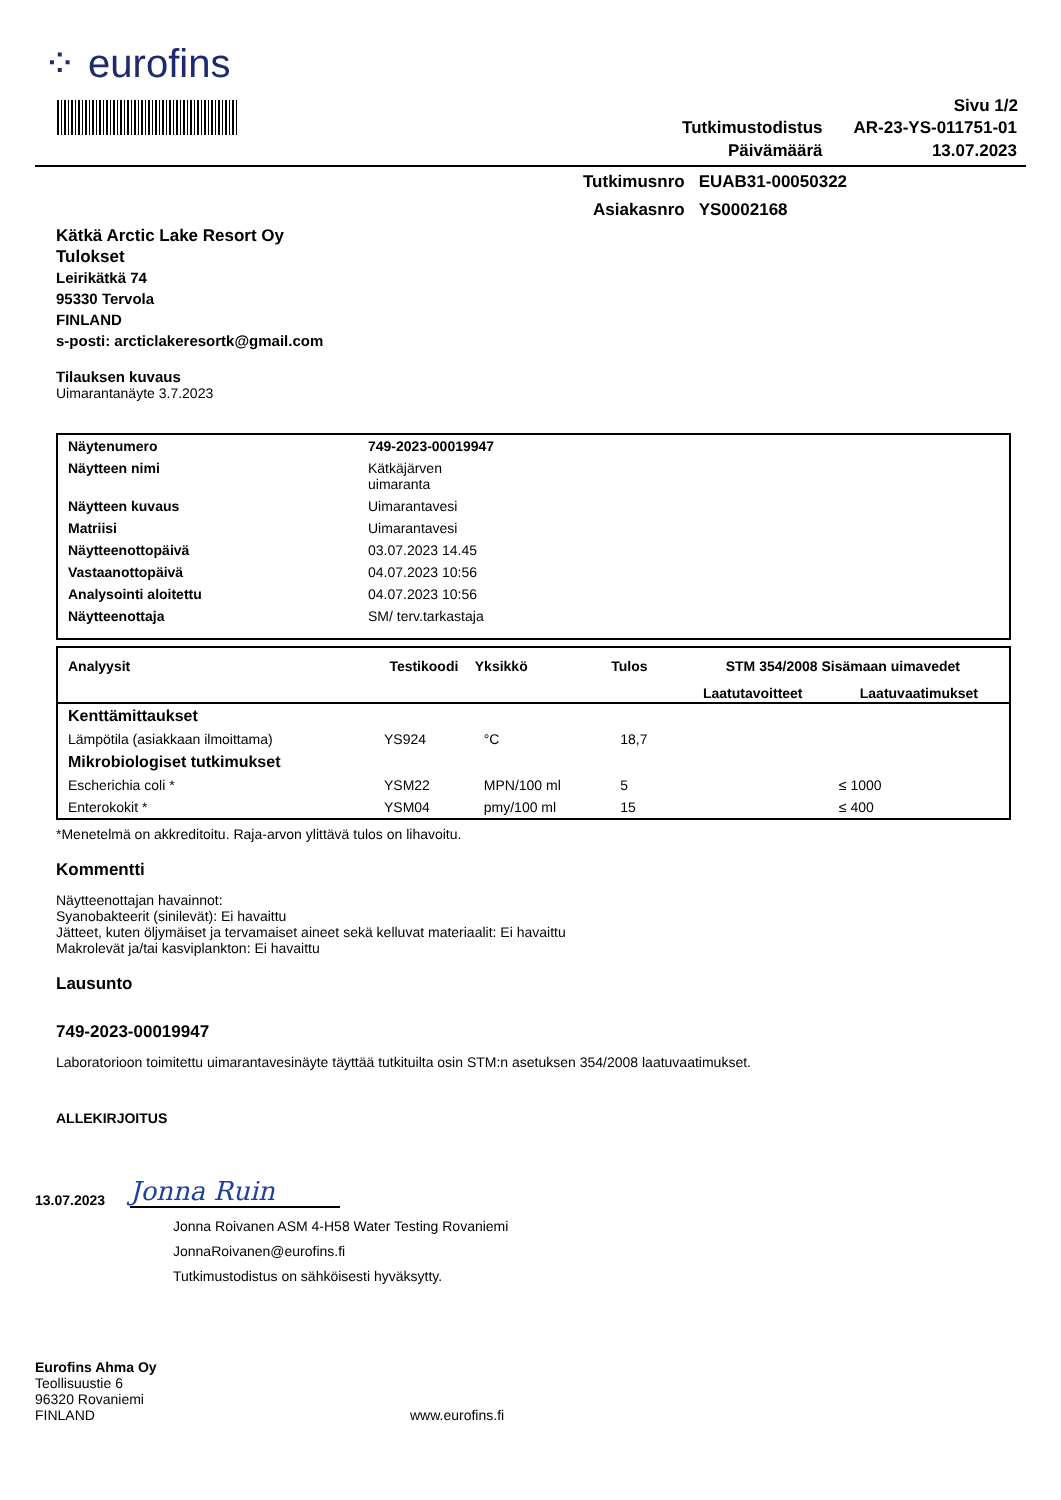⁘ eurofins
Sivu 1/2
| Tutkimustodistus | AR-23-YS-011751-01 |
| Päivämäärä | 13.07.2023 |
| Tutkimusnro | EUAB31-00050322 |
| Asiakasnro | YS0002168 |
Kätkä Arctic Lake Resort Oy
Tulokset
Leirikätkä 74
95330 Tervola
FINLAND
s-posti: arcticlakeresortk@gmail.com
Tilauksen kuvaus
Uimarantanäyte 3.7.2023
| Näytenumero | 749-2023-00019947 |
| Näytteen nimi | Kätkäjärven uimaranta |
| Näytteen kuvaus | Uimarantavesi |
| Matriisi | Uimarantavesi |
| Näytteenottopäivä | 03.07.2023 14.45 |
| Vastaanottopäivä | 04.07.2023 10:56 |
| Analysointi aloitettu | 04.07.2023 10:56 |
| Näytteenottaja | SM/ terv.tarkastaja |
| Analyysit | Testikoodi | Yksikkö | Tulos | STM 354/2008 Sisämaan uimavedet | |
| --- | --- | --- | --- | --- | --- |
| | | | | Laatutavoitteet | Laatuvaatimukset |
| Kenttämittaukset | | | | | |
| Lämpötila (asiakkaan ilmoittama) | YS924 | °C | 18,7 | | |
| Mikrobiologiset tutkimukset | | | | | |
| Escherichia coli * | YSM22 | MPN/100 ml | 5 | | ≤ 1000 |
| Enterokokit * | YSM04 | pmy/100 ml | 15 | | ≤ 400 |
*Menetelmä on akkreditoitu. Raja-arvon ylittävä tulos on lihavoitu.
Kommentti
Näytteenottajan havainnot:
Syanobakteerit (sinilevät): Ei havaittu
Jätteet, kuten öljymäiset ja tervamaiset aineet sekä kelluvat materiaalit: Ei havaittu
Makrolevät ja/tai kasviplankton: Ei havaittu
Lausunto
749-2023-00019947
Laboratorioon toimitettu uimarantavesinäyte täyttää tutkituilta osin STM:n asetuksen 354/2008 laatuvaatimukset.
ALLEKIRJOITUS
13.07.2023
Jonna Ruin
Jonna Roivanen ASM 4-H58 Water Testing Rovaniemi
JonnaRoivanen@eurofins.fi
Tutkimustodistus on sähköisesti hyväksytty.
Eurofins Ahma Oy
Teollisuustie 6
96320 Rovaniemi
FINLAND
www.eurofins.fi